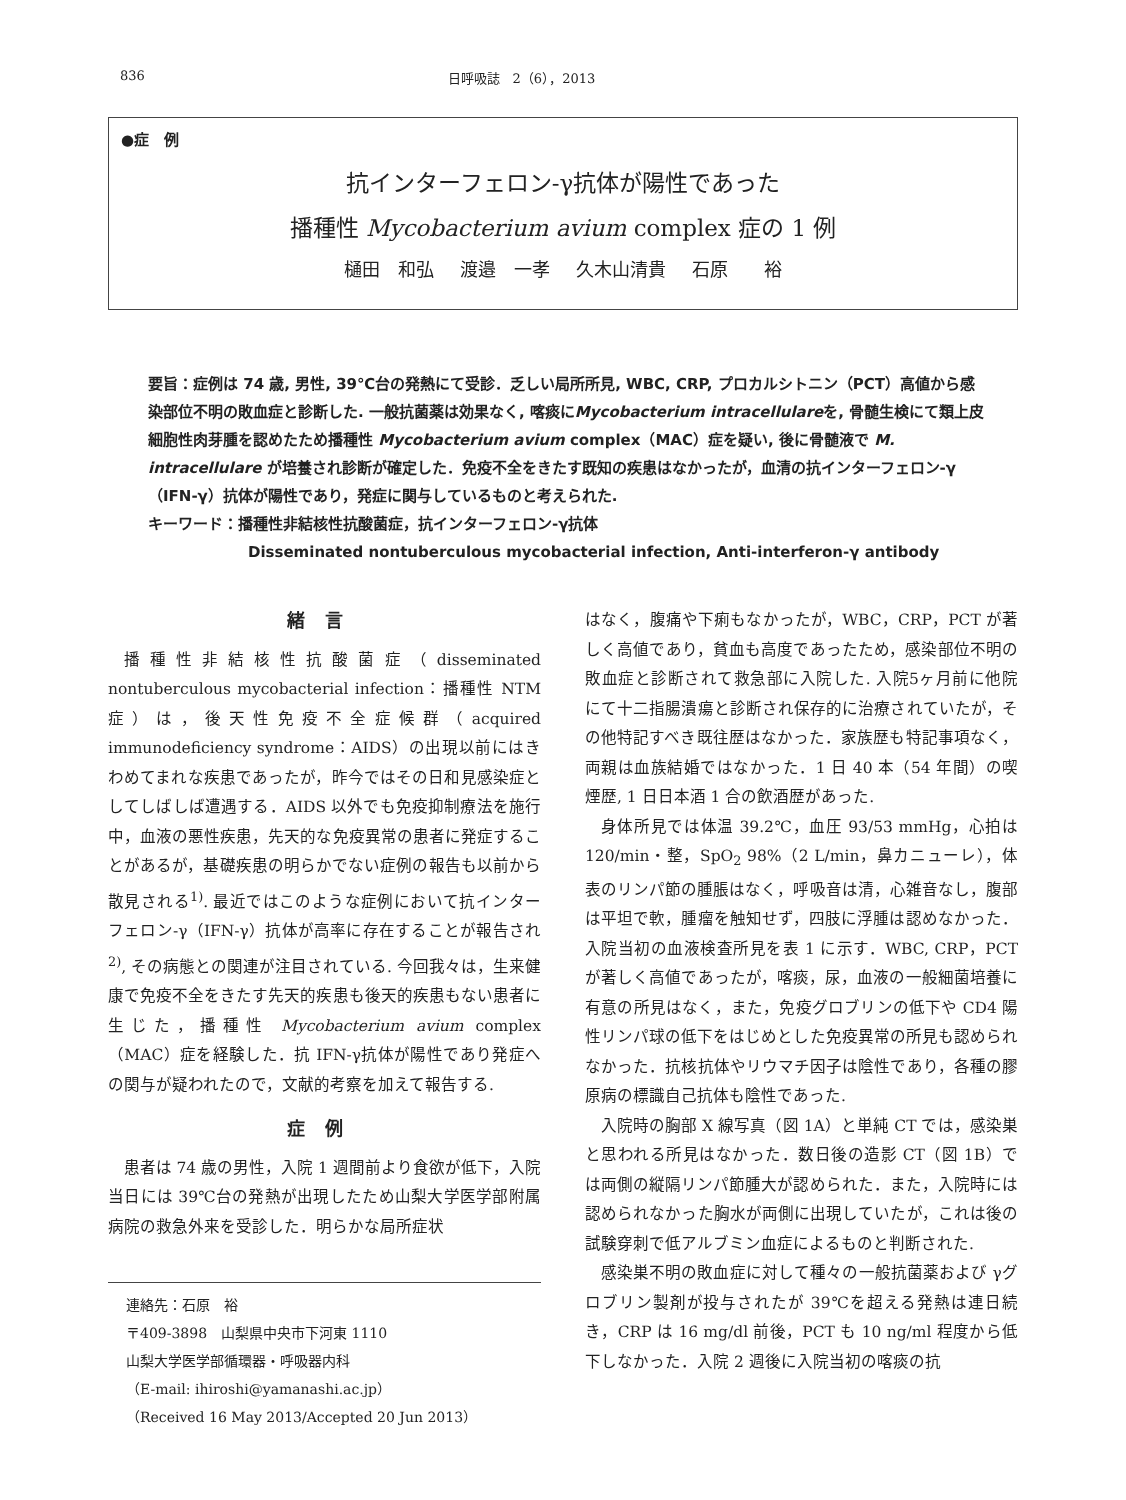836 日呼吸誌　2（6），2013
●症　例
抗インターフェロン-γ抗体が陽性であった
播種性 Mycobacterium avium complex 症の 1 例
樋田　和弘 渡邉　一孝 久木山清貴 石原　　裕
要旨：症例は 74 歳, 男性, 39℃台の発熱にて受診．乏しい局所所見, WBC, CRP, プロカルシトニン（PCT）高値から感染部位不明の敗血症と診断した. 一般抗菌薬は効果なく, 喀痰にMycobacterium intracellulareを, 骨髄生検にて類上皮細胞性肉芽腫を認めたため播種性 Mycobacterium avium complex（MAC）症を疑い, 後に骨髄液で M. intracellulare が培養され診断が確定した．免疫不全をきたす既知の疾患はなかったが，血清の抗インターフェロン-γ（IFN-γ）抗体が陽性であり，発症に関与しているものと考えられた.
キーワード：播種性非結核性抗酸菌症，抗インターフェロン-γ抗体
Disseminated nontuberculous mycobacterial infection, Anti-interferon-γ antibody
緒言
播種性非結核性抗酸菌症（disseminated nontuberculous mycobacterial infection：播種性 NTM 症）は，後天性免疫不全症候群（acquired immunodeficiency syndrome：AIDS）の出現以前にはきわめてまれな疾患であったが，昨今ではその日和見感染症としてしばしば遭遇する．AIDS 以外でも免疫抑制療法を施行中，血液の悪性疾患，先天的な免疫異常の患者に発症することがあるが，基礎疾患の明らかでない症例の報告も以前から散見される<sup>1)</sup>. 最近ではこのような症例において抗インターフェロン-γ（IFN-γ）抗体が高率に存在することが報告され<sup>2)</sup>, その病態との関連が注目されている. 今回我々は，生来健康で免疫不全をきたす先天的疾患も後天的疾患もない患者に生じた，播種性 Mycobacterium avium complex（MAC）症を経験した．抗 IFN-γ抗体が陽性であり発症への関与が疑われたので，文献的考察を加えて報告する.
症例
患者は 74 歳の男性，入院 1 週間前より食欲が低下，入院当日には 39℃台の発熱が出現したため山梨大学医学部附属病院の救急外来を受診した．明らかな局所症状
連絡先：石原　裕
〒409-3898　山梨県中央市下河東 1110
山梨大学医学部循環器・呼吸器内科
（E-mail: ihiroshi@yamanashi.ac.jp）
（Received 16 May 2013/Accepted 20 Jun 2013）
はなく，腹痛や下痢もなかったが，WBC，CRP，PCT が著しく高値であり，貧血も高度であったため，感染部位不明の敗血症と診断されて救急部に入院した. 入院5ヶ月前に他院にて十二指腸潰瘍と診断され保存的に治療されていたが，その他特記すべき既往歴はなかった．家族歴も特記事項なく，両親は血族結婚ではなかった．1 日 40 本（54 年間）の喫煙歴, 1 日日本酒 1 合の飲酒歴があった.
身体所見では体温 39.2℃，血圧 93/53 mmHg，心拍は 120/min・整，SpO<sub>2</sub> 98%（2 L/min，鼻カニューレ），体表のリンパ節の腫脹はなく，呼吸音は清，心雑音なし，腹部は平坦で軟，腫瘤を触知せず，四肢に浮腫は認めなかった．入院当初の血液検査所見を表 1 に示す．WBC, CRP，PCT が著しく高値であったが，喀痰，尿，血液の一般細菌培養に有意の所見はなく，また，免疫グロブリンの低下や CD4 陽性リンパ球の低下をはじめとした免疫異常の所見も認められなかった．抗核抗体やリウマチ因子は陰性であり，各種の膠原病の標識自己抗体も陰性であった.
入院時の胸部 X 線写真（図 1A）と単純 CT では，感染巣と思われる所見はなかった．数日後の造影 CT（図 1B）では両側の縦隔リンパ節腫大が認められた．また，入院時には認められなかった胸水が両側に出現していたが，これは後の試験穿刺で低アルブミン血症によるものと判断された.
感染巣不明の敗血症に対して種々の一般抗菌薬および γグロブリン製剤が投与されたが 39℃を超える発熱は連日続き，CRP は 16 mg/dl 前後，PCT も 10 ng/ml 程度から低下しなかった．入院 2 週後に入院当初の喀痰の抗